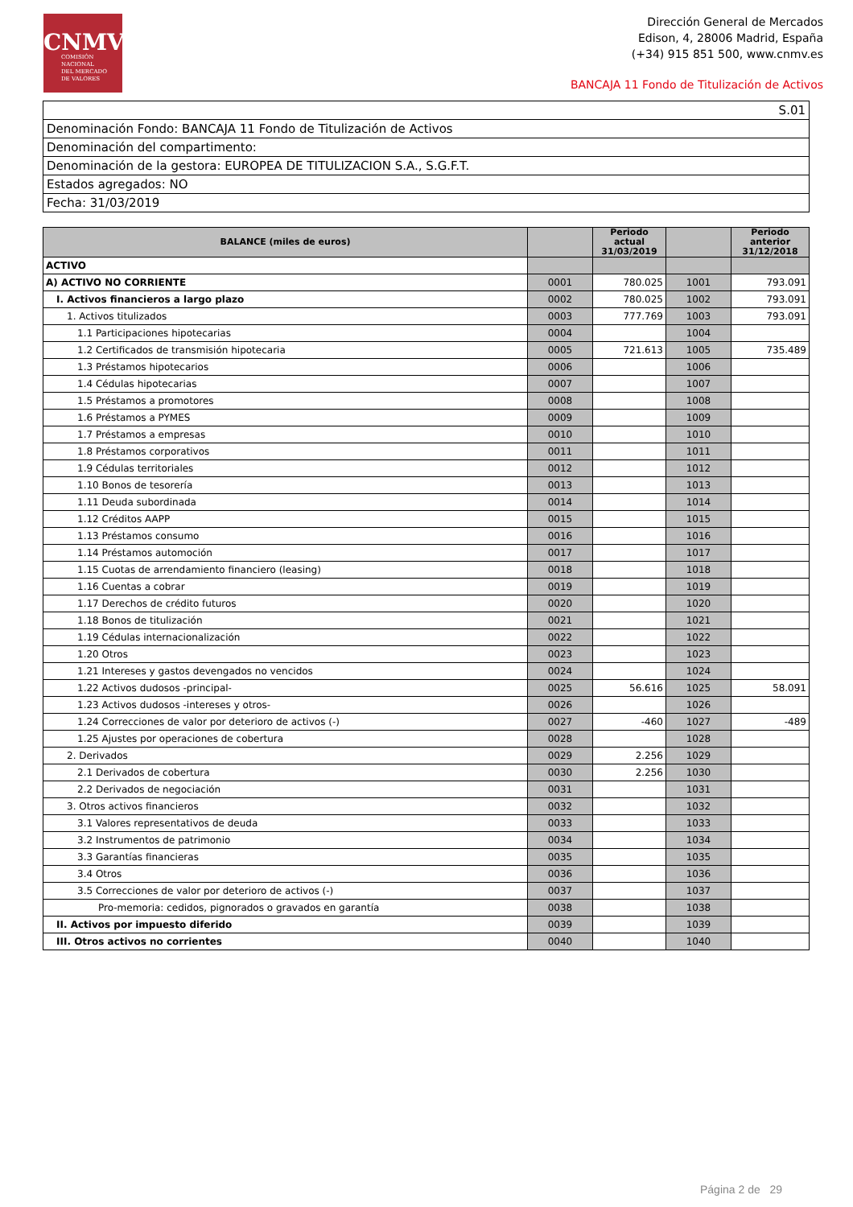CNMV
COMISIÓN
NACIONAL
DEL MERCADO
DE VALORES
Dirección General de Mercados
Edison, 4, 28006 Madrid, España
(+34) 915 851 500, www.cnmv.es
BANCAJA 11 Fondo de Titulización de Activos
| S.01 |
| Denominación Fondo: BANCAJA 11 Fondo de Titulización de Activos |
| Denominación del compartimento: |
| Denominación de la gestora: EUROPEA DE TITULIZACION S.A., S.G.F.T. |
| Estados agregados: NO |
| Fecha: 31/03/2019 |
| BALANCE (miles de euros) | | Periodo actual 31/03/2019 | | Periodo anterior 31/12/2018 |
| --- | --- | --- | --- | --- |
| ACTIVO | | | | |
| A) ACTIVO NO CORRIENTE | 0001 | 780.025 | 1001 | 793.091 |
| I. Activos financieros a largo plazo | 0002 | 780.025 | 1002 | 793.091 |
| 1. Activos titulizados | 0003 | 777.769 | 1003 | 793.091 |
| 1.1 Participaciones hipotecarias | 0004 | | 1004 | |
| 1.2 Certificados de transmisión hipotecaria | 0005 | 721.613 | 1005 | 735.489 |
| 1.3 Préstamos hipotecarios | 0006 | | 1006 | |
| 1.4 Cédulas hipotecarias | 0007 | | 1007 | |
| 1.5 Préstamos a promotores | 0008 | | 1008 | |
| 1.6 Préstamos a PYMES | 0009 | | 1009 | |
| 1.7 Préstamos a empresas | 0010 | | 1010 | |
| 1.8 Préstamos corporativos | 0011 | | 1011 | |
| 1.9 Cédulas territoriales | 0012 | | 1012 | |
| 1.10 Bonos de tesorería | 0013 | | 1013 | |
| 1.11 Deuda subordinada | 0014 | | 1014 | |
| 1.12 Créditos AAPP | 0015 | | 1015 | |
| 1.13 Préstamos consumo | 0016 | | 1016 | |
| 1.14 Préstamos automoción | 0017 | | 1017 | |
| 1.15 Cuotas de arrendamiento financiero (leasing) | 0018 | | 1018 | |
| 1.16 Cuentas a cobrar | 0019 | | 1019 | |
| 1.17 Derechos de crédito futuros | 0020 | | 1020 | |
| 1.18 Bonos de titulización | 0021 | | 1021 | |
| 1.19 Cédulas internacionalización | 0022 | | 1022 | |
| 1.20 Otros | 0023 | | 1023 | |
| 1.21 Intereses y gastos devengados no vencidos | 0024 | | 1024 | |
| 1.22 Activos dudosos -principal- | 0025 | 56.616 | 1025 | 58.091 |
| 1.23 Activos dudosos -intereses y otros- | 0026 | | 1026 | |
| 1.24 Correcciones de valor por deterioro de activos (-) | 0027 | -460 | 1027 | -489 |
| 1.25 Ajustes por operaciones de cobertura | 0028 | | 1028 | |
| 2. Derivados | 0029 | 2.256 | 1029 | |
| 2.1 Derivados de cobertura | 0030 | 2.256 | 1030 | |
| 2.2 Derivados de negociación | 0031 | | 1031 | |
| 3. Otros activos financieros | 0032 | | 1032 | |
| 3.1 Valores representativos de deuda | 0033 | | 1033 | |
| 3.2 Instrumentos de patrimonio | 0034 | | 1034 | |
| 3.3 Garantías financieras | 0035 | | 1035 | |
| 3.4 Otros | 0036 | | 1036 | |
| 3.5 Correcciones de valor por deterioro de activos (-) | 0037 | | 1037 | |
| Pro-memoria: cedidos, pignorados o gravados en garantía | 0038 | | 1038 | |
| II. Activos por impuesto diferido | 0039 | | 1039 | |
| III. Otros activos no corrientes | 0040 | | 1040 | |
Página 2 de 29